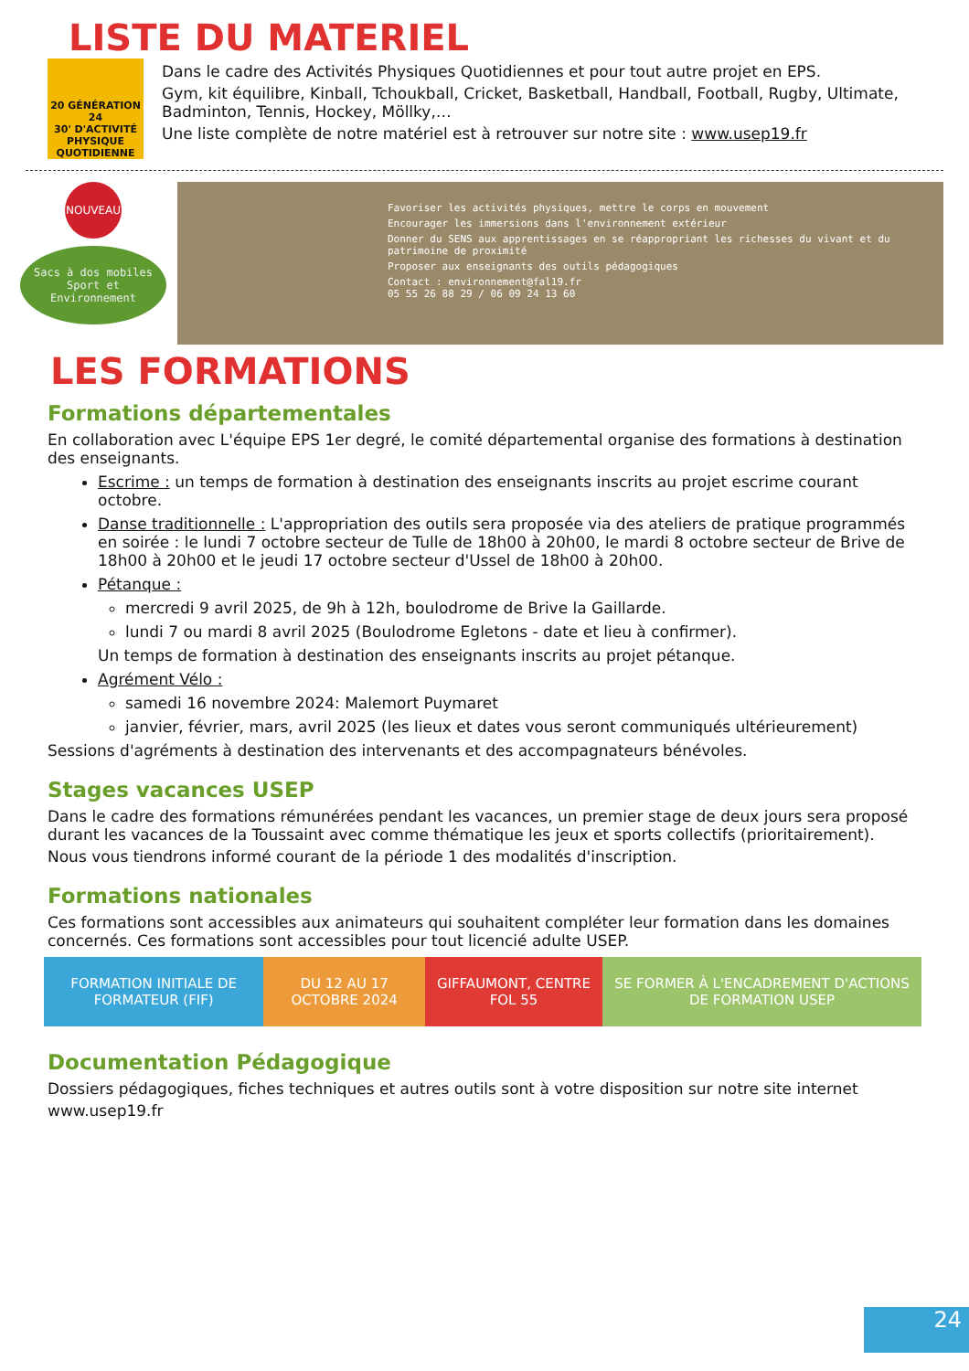LISTE DU MATERIEL
20 GÉNÉRATION 24
30' D'ACTIVITÉ PHYSIQUE QUOTIDIENNE
Dans le cadre des Activités Physiques Quotidiennes et pour tout autre projet en EPS.
Gym, kit équilibre, Kinball, Tchoukball, Cricket, Basketball, Handball, Football, Rugby, Ultimate, Badminton, Tennis, Hockey, Möllky,…
Une liste complète de notre matériel est à retrouver sur notre site : www.usep19.fr
NOUVEAU
Sacs à dos mobiles Sport et Environnement
Favoriser les activités physiques, mettre le corps en mouvement
Encourager les immersions dans l'environnement extérieur
Donner du SENS aux apprentissages en se réappropriant les richesses du vivant et du patrimoine de proximité
Proposer aux enseignants des outils pédagogiques
Contact : environnement@fal19.fr
05 55 26 88 29 / 06 09 24 13 60
LES FORMATIONS
Formations départementales
En collaboration avec L'équipe EPS 1er degré, le comité départemental organise des formations à destination des enseignants.
Escrime : un temps de formation à destination des enseignants inscrits au projet escrime courant octobre.
Danse traditionnelle : L'appropriation des outils sera proposée via des ateliers de pratique programmés en soirée : le lundi 7 octobre secteur de Tulle de 18h00 à 20h00, le mardi 8 octobre secteur de Brive de 18h00 à 20h00 et le jeudi 17 octobre secteur d'Ussel de 18h00 à 20h00.
Pétanque :
mercredi 9 avril 2025, de 9h à 12h, boulodrome de Brive la Gaillarde.
lundi 7 ou mardi 8 avril 2025 (Boulodrome Egletons - date et lieu à confirmer).
Un temps de formation à destination des enseignants inscrits au projet pétanque.
Agrément Vélo :
samedi 16 novembre 2024: Malemort Puymaret
janvier, février, mars, avril 2025 (les lieux et dates vous seront communiqués ultérieurement)
Sessions d'agréments à destination des intervenants et des accompagnateurs bénévoles.
Stages vacances USEP
Dans le cadre des formations rémunérées pendant les vacances, un premier stage de deux jours sera proposé durant les vacances de la Toussaint avec comme thématique les jeux et sports collectifs (prioritairement).
Nous vous tiendrons informé courant de la période 1 des modalités d'inscription.
Formations nationales
Ces formations sont accessibles aux animateurs qui souhaitent compléter leur formation dans les domaines concernés. Ces formations sont accessibles pour tout licencié adulte USEP.
| FORMATION INITIALE DE FORMATEUR (FIF) | DU 12 AU 17 OCTOBRE 2024 | GIFFAUMONT, CENTRE FOL 55 | SE FORMER À L'ENCADREMENT D'ACTIONS DE FORMATION USEP |
Documentation Pédagogique
Dossiers pédagogiques, fiches techniques et autres outils sont à votre disposition sur notre site internet
www.usep19.fr
24